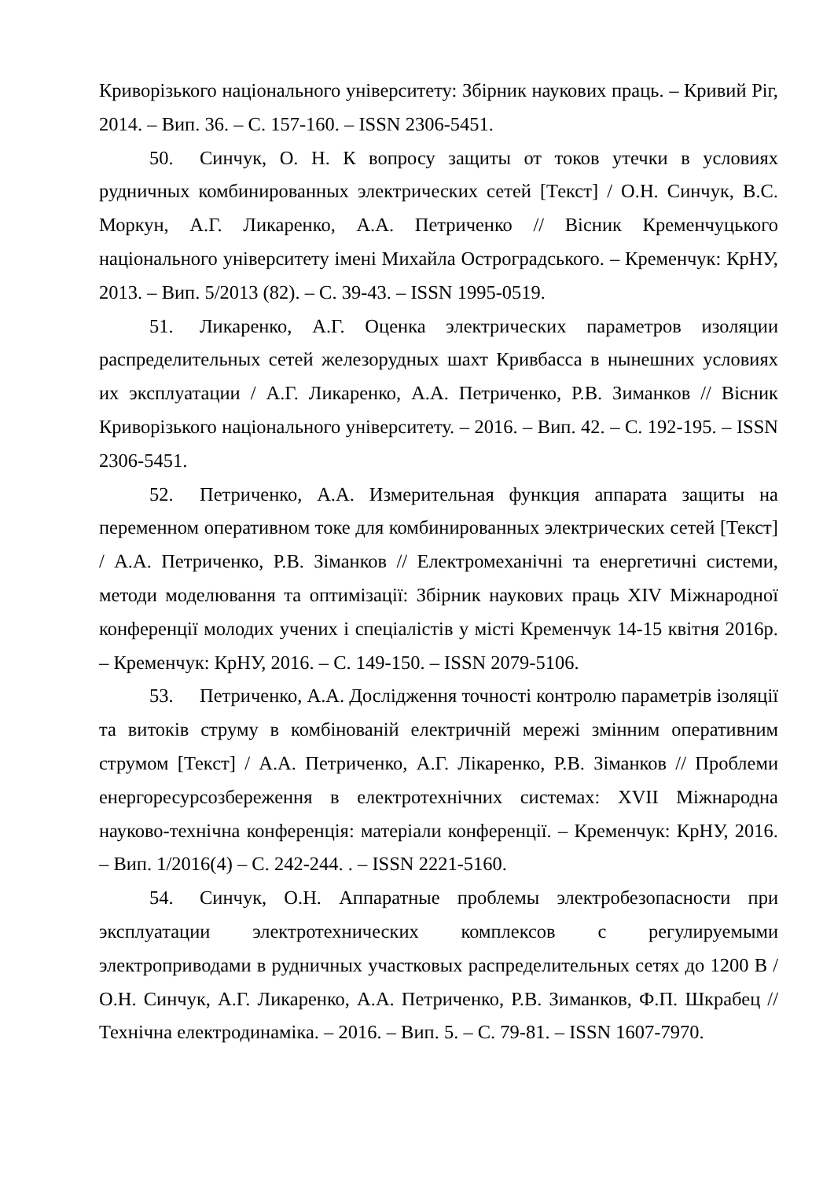Криворізького національного університету: Збірник наукових праць. – Кривий Ріг, 2014. – Вип. 36. – С. 157-160. – ISSN 2306-5451.
50. Синчук, О. Н. К вопросу защиты от токов утечки в условиях рудничных комбинированных электрических сетей [Текст] / О.Н. Синчук, В.С. Моркун, А.Г. Ликаренко, А.А. Петриченко // Вісник Кременчуцького національного університету імені Михайла Остроградського. – Кременчук: КрНУ, 2013. – Вип. 5/2013 (82). – С. 39-43. – ISSN 1995-0519.
51. Ликаренко, А.Г. Оценка электрических параметров изоляции распределительных сетей железорудных шахт Кривбасса в нынешних условиях их эксплуатации / А.Г. Ликаренко, А.А. Петриченко, Р.В. Зиманков // Вісник Криворізького національного університету. – 2016. – Вип. 42. – С. 192-195. – ISSN 2306-5451.
52. Петриченко, А.А. Измерительная функция аппарата защиты на переменном оперативном токе для комбинированных электрических сетей [Текст] / А.А. Петриченко, Р.В. Зіманков // Електромеханічні та енергетичні системи, методи моделювання та оптимізації: Збірник наукових праць XIV Міжнародної конференції молодих учених і спеціалістів у місті Кременчук 14-15 квітня 2016р. – Кременчук: КрНУ, 2016. – С. 149-150. – ISSN 2079-5106.
53. Петриченко, А.А. Дослідження точності контролю параметрів ізоляції та витоків струму в комбінованій електричній мережі змінним оперативним струмом [Текст] / А.А. Петриченко, А.Г. Лікаренко, Р.В. Зіманков // Проблеми енергоресурсозбереження в електротехнічних системах: XVII Міжнародна науково-технічна конференція: матеріали конференції. – Кременчук: КрНУ, 2016. – Вип. 1/2016(4) – С. 242-244. . – ISSN 2221-5160.
54. Синчук, О.Н. Аппаратные проблемы электробезопасности при эксплуатации электротехнических комплексов с регулируемыми электроприводами в рудничных участковых распределительных сетях до 1200 В / О.Н. Синчук, А.Г. Ликаренко, А.А. Петриченко, Р.В. Зиманков, Ф.П. Шкрабец // Технічна електродинаміка. – 2016. – Вип. 5. – С. 79-81. – ISSN 1607-7970.